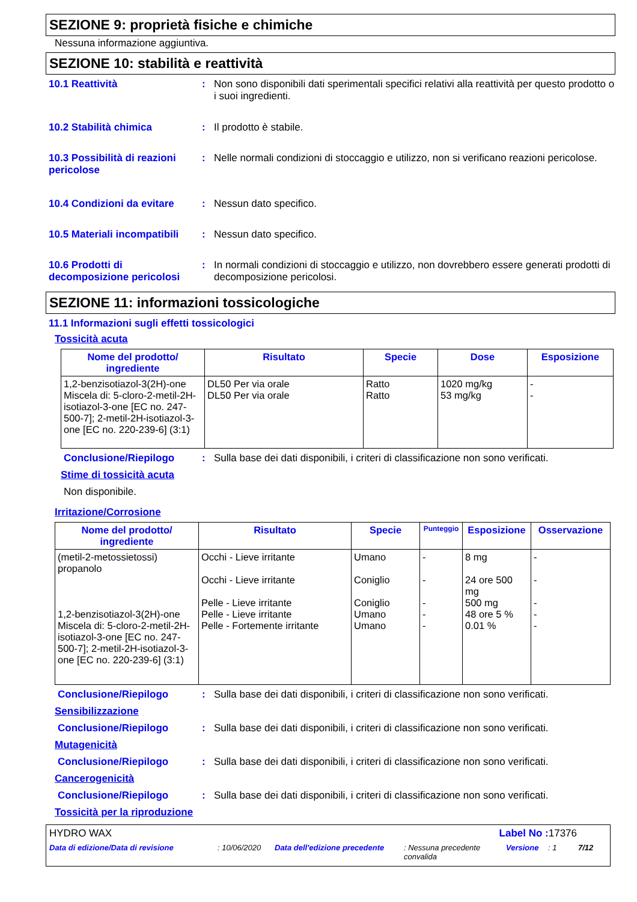SEZIONE 9: proprietà fisiche e chimiche
Nessuna informazione aggiuntiva.
SEZIONE 10: stabilità e reattività
10.1 Reattività : Non sono disponibili dati sperimentali specifici relativi alla reattività per questo prodotto o i suoi ingredienti.
10.2 Stabilità chimica : Il prodotto è stabile.
10.3 Possibilità di reazioni pericolose
: Nelle normali condizioni di stoccaggio e utilizzo, non si verificano reazioni pericolose.
10.4 Condizioni da evitare
: Nessun dato specifico.
10.5 Materiali incompatibili
: Nessun dato specifico.
10.6 Prodotti di decomposizione pericolosi
: In normali condizioni di stoccaggio e utilizzo, non dovrebbero essere generati prodotti di decomposizione pericolosi.
SEZIONE 11: informazioni tossicologiche
11.1 Informazioni sugli effetti tossicologici
Tossicità acuta
| Nome del prodotto/ ingrediente | Risultato | Specie | Dose | Esposizione |
| --- | --- | --- | --- | --- |
| 1,2-benzisotiazol-3(2H)-one Miscela di: 5-cloro-2-metil-2H-isotiazol-3-one [EC no. 247-500-7]; 2-metil-2H-isotiazol-3-one [EC no. 220-239-6] (3:1) | DL50 Per via orale DL50 Per via orale | Ratto Ratto | 1020 mg/kg 53 mg/kg | - - |
Conclusione/Riepilogo : Sulla base dei dati disponibili, i criteri di classificazione non sono verificati.
Stime di tossicità acuta
Non disponibile.
Irritazione/Corrosione
| Nome del prodotto/ ingrediente | Risultato | Specie | Punteggio | Esposizione | Osservazione |
| --- | --- | --- | --- | --- | --- |
| (metil-2-metossietossi) propanolo 1,2-benzisotiazol-3(2H)-one Miscela di: 5-cloro-2-metil-2H-isotiazol-3-one [EC no. 247-500-7]; 2-metil-2H-isotiazol-3-one [EC no. 220-239-6] (3:1) | Occhi - Lieve irritante Occhi - Lieve irritante Pelle - Lieve irritante Pelle - Lieve irritante Pelle - Fortemente irritante | Umano Coniglio Coniglio Umano Umano | - - - - - | 8 mg 24 ore 500 mg 500 mg 48 ore 5 % 0.01 % | - - - - - |
Conclusione/Riepilogo : Sulla base dei dati disponibili, i criteri di classificazione non sono verificati.
Sensibilizzazione
Conclusione/Riepilogo : Sulla base dei dati disponibili, i criteri di classificazione non sono verificati.
Mutagenicità
Conclusione/Riepilogo : Sulla base dei dati disponibili, i criteri di classificazione non sono verificati.
Cancerogenicità
Conclusione/Riepilogo : Sulla base dei dati disponibili, i criteri di classificazione non sono verificati.
Tossicità per la riproduzione
HYDRO WAX Label No : 17376
Data di edizione/Data di revisione : 10/06/2020 Data dell'edizione precedente : Nessuna precedente convalida Versione : 1 7/12